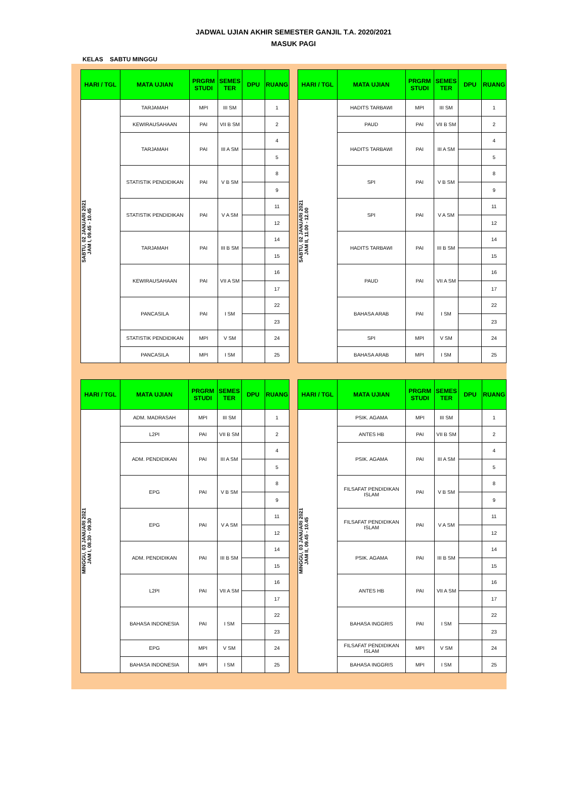JADWAL UJIAN AKHIR SEMESTER GANJIL T.A. 2020/2021
MASUK PAGI
KELAS SABTU MINGGU
| HARI / TGL | MATA UJIAN | PRGRM STUDI | SEMES TER | DPU | RUANG |
| --- | --- | --- | --- | --- | --- |
| SABTU, 02 JANUARI 2021 JAM I, 09.45 - 10.45 | TARJAMAH | MPI | III SM | | 1 |
| | KEWIRAUSAHAAN | PAI | VII B SM | | 2 |
| | TARJAMAH | PAI | III A SM | | 4 |
| | | | | | 5 |
| | STATISTIK PENDIDIKAN | PAI | V B SM | | 8 |
| | | | | | 9 |
| | STATISTIK PENDIDIKAN | PAI | V A SM | | 11 |
| | | | | | 12 |
| | TARJAMAH | PAI | III B SM | | 14 |
| | | | | | 15 |
| | KEWIRAUSAHAAN | PAI | VII A SM | | 16 |
| | | | | | 17 |
| | PANCASILA | PAI | I SM | | 22 |
| | | | | | 23 |
| | STATISTIK PENDIDIKAN | MPI | V SM | | 24 |
| | PANCASILA | MPI | I SM | | 25 |
| HARI / TGL | MATA UJIAN | PRGRM STUDI | SEMES TER | DPU | RUANG |
| --- | --- | --- | --- | --- | --- |
| SABTU, 02 JANUARI 2021 JAM II, 11.00 - 12.00 | HADITS TARBAWI | MPI | III SM | | 1 |
| | PAUD | PAI | VII B SM | | 2 |
| | HADITS TARBAWI | PAI | III A SM | | 4 |
| | | | | | 5 |
| | SPI | PAI | V B SM | | 8 |
| | | | | | 9 |
| | SPI | PAI | V A SM | | 11 |
| | | | | | 12 |
| | HADITS TARBAWI | PAI | III B SM | | 14 |
| | | | | | 15 |
| | PAUD | PAI | VII A SM | | 16 |
| | | | | | 17 |
| | BAHASA ARAB | PAI | I SM | | 22 |
| | | | | | 23 |
| | SPI | MPI | V SM | | 24 |
| | BAHASA ARAB | MPI | I SM | | 25 |
| HARI / TGL | MATA UJIAN | PRGRM STUDI | SEMES TER | DPU | RUANG |
| --- | --- | --- | --- | --- | --- |
| MINGGU, 03 JANUARI 2021 JAM I, 08.30 - 09.30 | ADM. MADRASAH | MPI | III SM | | 1 |
| | L2PI | PAI | VII B SM | | 2 |
| | ADM. PENDIDIKAN | PAI | III A SM | | 4 |
| | | | | | 5 |
| | EPG | PAI | V B SM | | 8 |
| | | | | | 9 |
| | EPG | PAI | V A SM | | 11 |
| | | | | | 12 |
| | ADM. PENDIDIKAN | PAI | III B SM | | 14 |
| | | | | | 15 |
| | L2PI | PAI | VII A SM | | 16 |
| | | | | | 17 |
| | BAHASA INDONESIA | PAI | I SM | | 22 |
| | | | | | 23 |
| | EPG | MPI | V SM | | 24 |
| | BAHASA INDONESIA | MPI | I SM | | 25 |
| HARI / TGL | MATA UJIAN | PRGRM STUDI | SEMES TER | DPU | RUANG |
| --- | --- | --- | --- | --- | --- |
| MINGGU, 03 JANUARI 2021 JAM II, 09.45 - 10.45 | PSIK. AGAMA | MPI | III SM | | 1 |
| | ANTES HB | PAI | VII B SM | | 2 |
| | PSIK. AGAMA | PAI | III A SM | | 4 |
| | | | | | 5 |
| | FILSAFAT PENDIDIKAN ISLAM | PAI | V B SM | | 8 |
| | | | | | 9 |
| | FILSAFAT PENDIDIKAN ISLAM | PAI | V A SM | | 11 |
| | | | | | 12 |
| | PSIK. AGAMA | PAI | III B SM | | 14 |
| | | | | | 15 |
| | ANTES HB | PAI | VII A SM | | 16 |
| | | | | | 17 |
| | BAHASA INGGRIS | PAI | I SM | | 22 |
| | | | | | 23 |
| | FILSAFAT PENDIDIKAN ISLAM | MPI | V SM | | 24 |
| | BAHASA INGGRIS | MPI | I SM | | 25 |